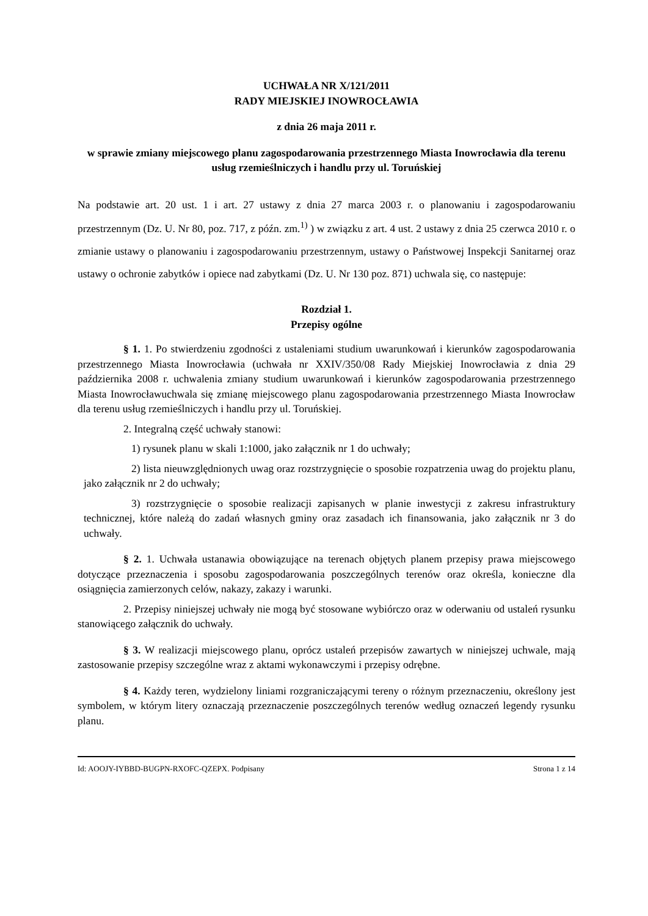UCHWAŁA NR X/121/2011
RADY MIEJSKIEJ INOWROCŁAWIA
z dnia 26 maja 2011 r.
w sprawie zmiany miejscowego planu zagospodarowania przestrzennego Miasta Inowrocławia dla terenu usług rzemieślniczych i handlu przy ul. Toruńskiej
Na podstawie art. 20 ust. 1 i art. 27 ustawy z dnia 27 marca 2003 r. o planowaniu i zagospodarowaniu przestrzennym (Dz. U. Nr 80, poz. 717, z późn. zm.<sup>1)</sup> ) w związku z art. 4 ust. 2 ustawy z dnia 25 czerwca 2010 r. o zmianie ustawy o planowaniu i zagospodarowaniu przestrzennym, ustawy o Państwowej Inspekcji Sanitarnej oraz ustawy o ochronie zabytków i opiece nad zabytkami (Dz. U. Nr 130 poz. 871) uchwala się, co następuje:
Rozdział 1.
Przepisy ogólne
§ 1. 1. Po stwierdzeniu zgodności z ustaleniami studium uwarunkowań i kierunków zagospodarowania przestrzennego Miasta Inowrocławia (uchwała nr XXIV/350/08 Rady Miejskiej Inowrocławia z dnia 29 października 2008 r. uchwalenia zmiany studium uwarunkowań i kierunków zagospodarowania przestrzennego Miasta Inowrocławuchwala się zmianę miejscowego planu zagospodarowania przestrzennego Miasta Inowrocław dla terenu usług rzemieślniczych i handlu przy ul. Toruńskiej.
2. Integralną część uchwały stanowi:
1) rysunek planu w skali 1:1000, jako załącznik nr 1 do uchwały;
2) lista nieuwzględnionych uwag oraz rozstrzygnięcie o sposobie rozpatrzenia uwag do projektu planu, jako załącznik nr 2 do uchwały;
3) rozstrzygnięcie o sposobie realizacji zapisanych w planie inwestycji z zakresu infrastruktury technicznej, które należą do zadań własnych gminy oraz zasadach ich finansowania, jako załącznik nr 3 do uchwały.
§ 2. 1. Uchwała ustanawia obowiązujące na terenach objętych planem przepisy prawa miejscowego dotyczące przeznaczenia i sposobu zagospodarowania poszczególnych terenów oraz określa, konieczne dla osiągnięcia zamierzonych celów, nakazy, zakazy i warunki.
2. Przepisy niniejszej uchwały nie mogą być stosowane wybiórczo oraz w oderwaniu od ustaleń rysunku stanowiącego załącznik do uchwały.
§ 3. W realizacji miejscowego planu, oprócz ustaleń przepisów zawartych w niniejszej uchwale, mają zastosowanie przepisy szczególne wraz z aktami wykonawczymi i przepisy odrębne.
§ 4. Każdy teren, wydzielony liniami rozgraniczającymi tereny o różnym przeznaczeniu, określony jest symbolem, w którym litery oznaczają przeznaczenie poszczególnych terenów według oznaczeń legendy rysunku planu.
Id: AOOJY-IYBBD-BUGPN-RXOFC-QZEPX. Podpisany Strona 1 z 14